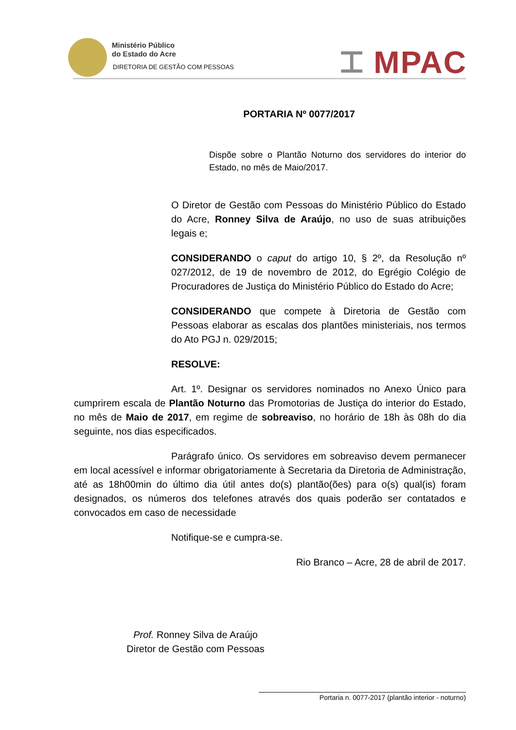Ministério Público
do Estado do Acre
DIRETORIA DE GESTÃO COM PESSOAS
⌶ MPAC
PORTARIA Nº 0077/2017
Dispõe sobre o Plantão Noturno dos servidores do interior do Estado, no mês de Maio/2017.
O Diretor de Gestão com Pessoas do Ministério Público do Estado do Acre, Ronney Silva de Araújo, no uso de suas atribuições legais e;
CONSIDERANDO o caput do artigo 10, § 2º, da Resolução nº 027/2012, de 19 de novembro de 2012, do Egrégio Colégio de Procuradores de Justiça do Ministério Público do Estado do Acre;
CONSIDERANDO que compete à Diretoria de Gestão com Pessoas elaborar as escalas dos plantões ministeriais, nos termos do Ato PGJ n. 029/2015;
RESOLVE:
Art. 1º. Designar os servidores nominados no Anexo Único para cumprirem escala de Plantão Noturno das Promotorias de Justiça do interior do Estado, no mês de Maio de 2017, em regime de sobreaviso, no horário de 18h às 08h do dia seguinte, nos dias especificados.
Parágrafo único. Os servidores em sobreaviso devem permanecer em local acessível e informar obrigatoriamente à Secretaria da Diretoria de Administração, até as 18h00min do último dia útil antes do(s) plantão(ões) para o(s) qual(is) foram designados, os números dos telefones através dos quais poderão ser contatados e convocados em caso de necessidade
Notifique-se e cumpra-se.
Rio Branco – Acre, 28 de abril de 2017.
Prof. Ronney Silva de Araújo
Diretor de Gestão com Pessoas
Portaria n. 0077-2017 (plantão interior - noturno)